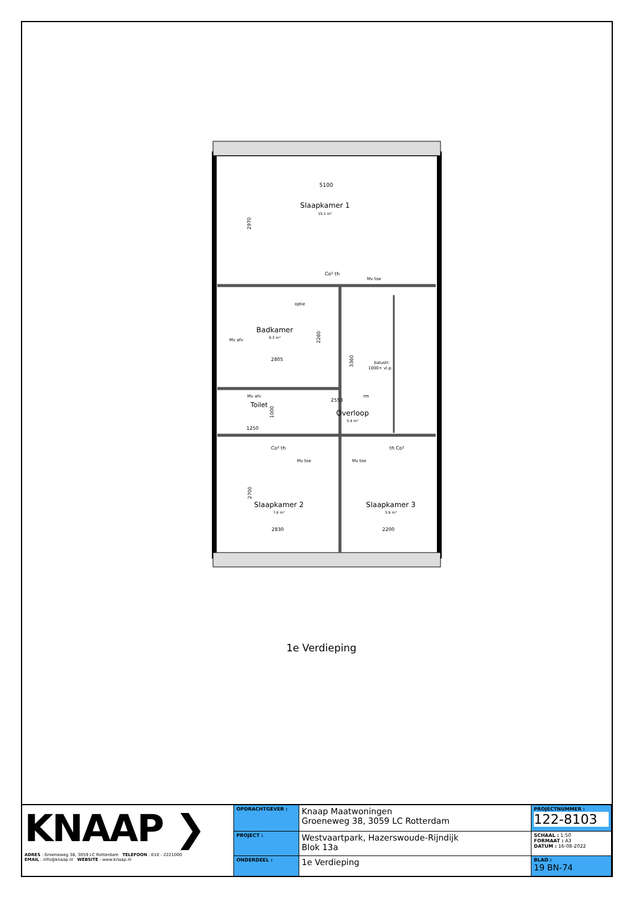5100
Slaapkamer 1
15.1 m²
Co² th
Mv toe
optie
Badkamer
6.3 m²
Mv afv
2805
balustr.
1000+ vl.p.
rm
Mv afv
Toilet
2553
Overloop
5.4 m²
1250
Co² th
th Co²
Mv toe
Mv toe
Slaapkamer 2
7.6 m²
Slaapkamer 3
5.9 m²
2830
2200
2970
2260
3360
1000
2700
1e Verdieping
| KNAAP ❯ ADRES : Groeneweg 38, 3059 LC Rotterdam TELEFOON : 010 - 2221000 EMAIL : info@knaap.nl WEBSITE : www.knaap.nl | OPDRACHTGEVER : | Knaap Maatwoningen Groeneweg 38, 3059 LC Rotterdam | PROJECTNUMMER : 122-8103 |
| | PROJECT : | Westvaartpark, Hazerswoude-Rijndijk Blok 13a | SCHAAL : 1:50 FORMAAT : A3 DATUM : 16-08-2022 |
| | ONDERDEEL : | 1e Verdieping | BLAD : 19 BN-74 |